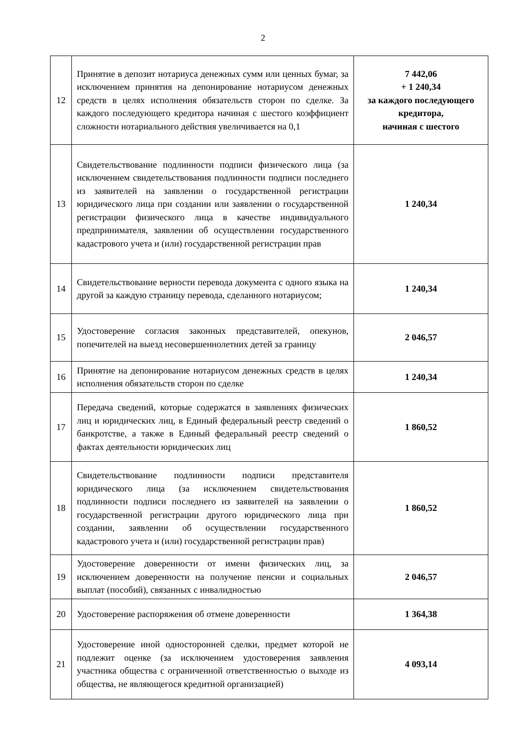2
| 12 | Принятие в депозит нотариуса денежных сумм или ценных бумаг, за исключением принятия на депонирование нотариусом денежных средств в целях исполнения обязательств сторон по сделке. За каждого последующего кредитора начиная с шестого коэффициент сложности нотариального действия увеличивается на 0,1 | 7 442,06 + 1 240,34 за каждого последующего кредитора, начиная с шестого |
| 13 | Свидетельствование подлинности подписи физического лица (за исключением свидетельствования подлинности подписи последнего из заявителей на заявлении о государственной регистрации юридического лица при создании или заявлении о государственной регистрации физического лица в качестве индивидуального предпринимателя, заявлении об осуществлении государственного кадастрового учета и (или) государственной регистрации прав | 1 240,34 |
| 14 | Свидетельствование верности перевода документа с одного языка на другой за каждую страницу перевода, сделанного нотариусом; | 1 240,34 |
| 15 | Удостоверение согласия законных представителей, опекунов, попечителей на выезд несовершеннолетних детей за границу | 2 046,57 |
| 16 | Принятие на депонирование нотариусом денежных средств в целях исполнения обязательств сторон по сделке | 1 240,34 |
| 17 | Передача сведений, которые содержатся в заявлениях физических лиц и юридических лиц, в Единый федеральный реестр сведений о банкротстве, а также в Единый федеральный реестр сведений о фактах деятельности юридических лиц | 1 860,52 |
| 18 | Свидетельствование подлинности подписи представителя юридического лица (за исключением свидетельствования подлинности подписи последнего из заявителей на заявлении о государственной регистрации другого юридического лица при создании, заявлении об осуществлении государственного кадастрового учета и (или) государственной регистрации прав) | 1 860,52 |
| 19 | Удостоверение доверенности от имени физических лиц, за исключением доверенности на получение пенсии и социальных выплат (пособий), связанных с инвалидностью | 2 046,57 |
| 20 | Удостоверение распоряжения об отмене доверенности | 1 364,38 |
| 21 | Удостоверение иной односторонней сделки, предмет которой не подлежит оценке (за исключением удостоверения заявления участника общества с ограниченной ответственностью о выходе из общества, не являющегося кредитной организацией) | 4 093,14 |